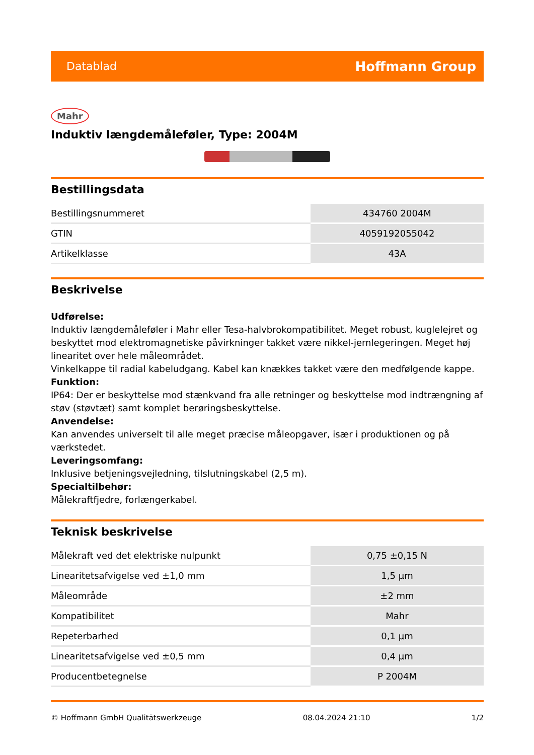Datablad Hoffmann Group
Mahr
Induktiv længdemåleføler, Type: 2004M
Bestillingsdata
| Bestillingsnummeret | 434760 2004M |
| GTIN | 4059192055042 |
| Artikelklasse | 43A |
Beskrivelse
Udførelse:
Induktiv længdemåleføler i Mahr eller Tesa-halvbrokompatibilitet. Meget robust, kuglelejret og beskyttet mod elektromagnetiske påvirkninger takket være nikkel-jernlegeringen. Meget høj linearitet over hele måleområdet.
Vinkelkappe til radial kabeludgang. Kabel kan knækkes takket være den medfølgende kappe.
Funktion:
IP64: Der er beskyttelse mod stænkvand fra alle retninger og beskyttelse mod indtrængning af støv (støvtæt) samt komplet berøringsbeskyttelse.
Anvendelse:
Kan anvendes universelt til alle meget præcise måleopgaver, især i produktionen og på værkstedet.
Leveringsomfang:
Inklusive betjeningsvejledning, tilslutningskabel (2,5 m).
Specialtilbehør:
Målekraftfjedre, forlængerkabel.
Teknisk beskrivelse
| Målekraft ved det elektriske nulpunkt | 0,75 ±0,15 N |
| Linearitetsafvigelse ved ±1,0 mm | 1,5 µm |
| Måleområde | ±2 mm |
| Kompatibilitet | Mahr |
| Repeterbarhed | 0,1 µm |
| Linearitetsafvigelse ved ±0,5 mm | 0,4 µm |
| Producentbetegnelse | P 2004M |
© Hoffmann GmbH Qualitätswerkzeuge 08.04.2024 21:10 1/2